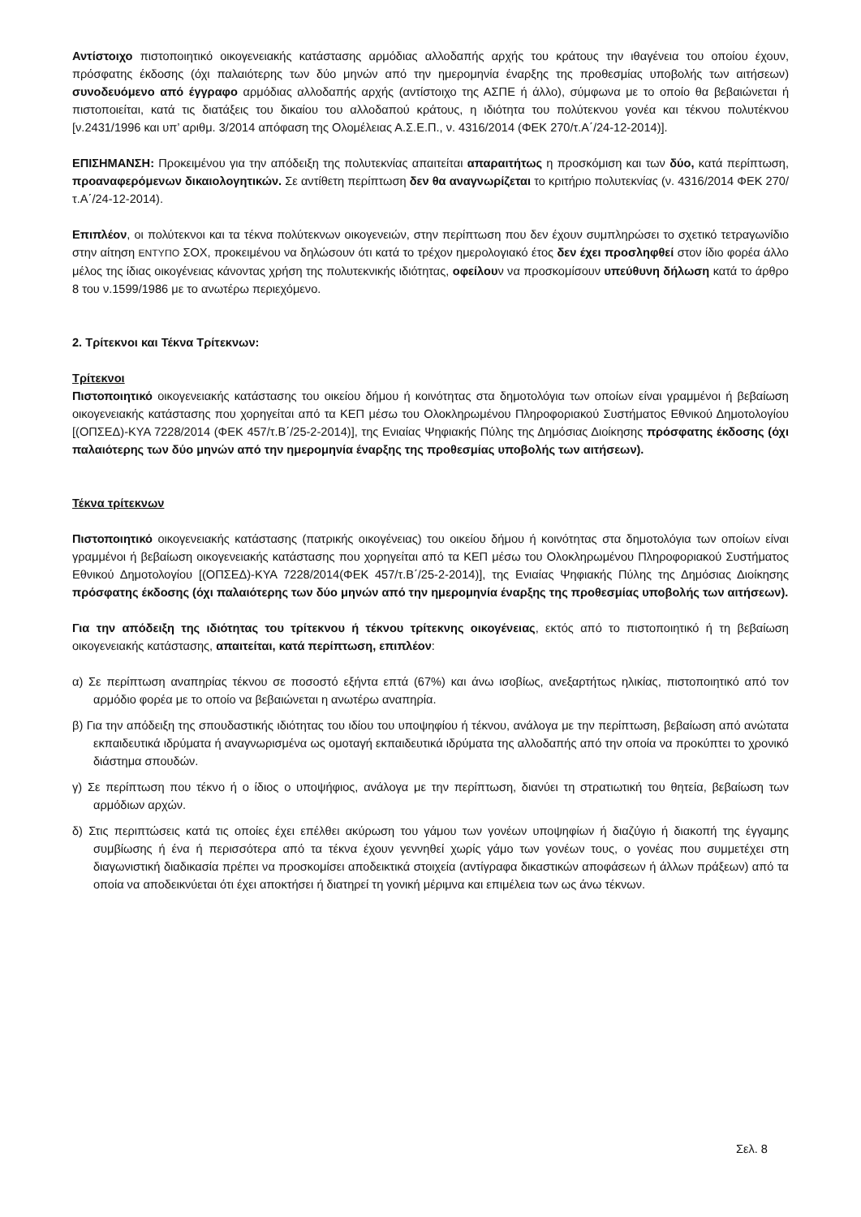Αντίστοιχο πιστοποιητικό οικογενειακής κατάστασης αρμόδιας αλλοδαπής αρχής του κράτους την ιθαγένεια του οποίου έχουν, πρόσφατης έκδοσης (όχι παλαιότερης των δύο μηνών από την ημερομηνία έναρξης της προθεσμίας υποβολής των αιτήσεων) συνοδευόμενο από έγγραφο αρμόδιας αλλοδαπής αρχής (αντίστοιχο της ΑΣΠΕ ή άλλο), σύμφωνα με το οποίο θα βεβαιώνεται ή πιστοποιείται, κατά τις διατάξεις του δικαίου του αλλοδαπού κράτους, η ιδιότητα του πολύτεκνου γονέα και τέκνου πολυτέκνου [ν.2431/1996 και υπ’ αριθμ. 3/2014 απόφαση της Ολομέλειας Α.Σ.Ε.Π., ν. 4316/2014 (ΦΕΚ 270/τ.Α΄/24-12-2014)].
ΕΠΙΣΗΜΑΝΣΗ: Προκειμένου για την απόδειξη της πολυτεκνίας απαιτείται απαραιτήτως η προσκόμιση και των δύο, κατά περίπτωση, προαναφερόμενων δικαιολογητικών. Σε αντίθετη περίπτωση δεν θα αναγνωρίζεται το κριτήριο πολυτεκνίας (ν. 4316/2014 ΦΕΚ 270/τ.Α΄/24-12-2014).
Επιπλέον, οι πολύτεκνοι και τα τέκνα πολύτεκνων οικογενειών, στην περίπτωση που δεν έχουν συμπληρώσει το σχετικό τετραγωνίδιο στην αίτηση ΕΝΤΥΠΟ ΣΟΧ, προκειμένου να δηλώσουν ότι κατά το τρέχον ημερολογιακό έτος δεν έχει προσληφθεί στον ίδιο φορέα άλλο μέλος της ίδιας οικογένειας κάνοντας χρήση της πολυτεκνικής ιδιότητας, οφείλουν να προσκομίσουν υπεύθυνη δήλωση κατά το άρθρο 8 του ν.1599/1986 με το ανωτέρω περιεχόμενο.
2. Τρίτεκνοι και Τέκνα Τρίτεκνων:
Τρίτεκνοι
Πιστοποιητικό οικογενειακής κατάστασης του οικείου δήμου ή κοινότητας στα δημοτολόγια των οποίων είναι γραμμένοι ή βεβαίωση οικογενειακής κατάστασης που χορηγείται από τα ΚΕΠ μέσω του Ολοκληρωμένου Πληροφοριακού Συστήματος Εθνικού Δημοτολογίου [(ΟΠΣΕΔ)-ΚΥΑ 7228/2014 (ΦΕΚ 457/τ.Β΄/25-2-2014)], της Ενιαίας Ψηφιακής Πύλης της Δημόσιας Διοίκησης πρόσφατης έκδοσης (όχι παλαιότερης των δύο μηνών από την ημερομηνία έναρξης της προθεσμίας υποβολής των αιτήσεων).
Τέκνα τρίτεκνων
Πιστοποιητικό οικογενειακής κατάστασης (πατρικής οικογένειας) του οικείου δήμου ή κοινότητας στα δημοτολόγια των οποίων είναι γραμμένοι ή βεβαίωση οικογενειακής κατάστασης που χορηγείται από τα ΚΕΠ μέσω του Ολοκληρωμένου Πληροφοριακού Συστήματος Εθνικού Δημοτολογίου [(ΟΠΣΕΔ)-ΚΥΑ 7228/2014(ΦΕΚ 457/τ.Β΄/25-2-2014)], της Ενιαίας Ψηφιακής Πύλης της Δημόσιας Διοίκησης πρόσφατης έκδοσης (όχι παλαιότερης των δύο μηνών από την ημερομηνία έναρξης της προθεσμίας υποβολής των αιτήσεων).
Για την απόδειξη της ιδιότητας του τρίτεκνου ή τέκνου τρίτεκνης οικογένειας, εκτός από το πιστοποιητικό ή τη βεβαίωση οικογενειακής κατάστασης, απαιτείται, κατά περίπτωση, επιπλέον:
α) Σε περίπτωση αναπηρίας τέκνου σε ποσοστό εξήντα επτά (67%) και άνω ισοβίως, ανεξαρτήτως ηλικίας, πιστοποιητικό από τον αρμόδιο φορέα με το οποίο να βεβαιώνεται η ανωτέρω αναπηρία.
β) Για την απόδειξη της σπουδαστικής ιδιότητας του ιδίου του υποψηφίου ή τέκνου, ανάλογα με την περίπτωση, βεβαίωση από ανώτατα εκπαιδευτικά ιδρύματα ή αναγνωρισμένα ως ομοταγή εκπαιδευτικά ιδρύματα της αλλοδαπής από την οποία να προκύπτει το χρονικό διάστημα σπουδών.
γ) Σε περίπτωση που τέκνο ή ο ίδιος ο υποψήφιος, ανάλογα με την περίπτωση, διανύει τη στρατιωτική του θητεία, βεβαίωση των αρμόδιων αρχών.
δ) Στις περιπτώσεις κατά τις οποίες έχει επέλθει ακύρωση του γάμου των γονέων υποψηφίων ή διαζύγιο ή διακοπή της έγγαμης συμβίωσης ή ένα ή περισσότερα από τα τέκνα έχουν γεννηθεί χωρίς γάμο των γονέων τους, ο γονέας που συμμετέχει στη διαγωνιστική διαδικασία πρέπει να προσκομίσει αποδεικτικά στοιχεία (αντίγραφα δικαστικών αποφάσεων ή άλλων πράξεων) από τα οποία να αποδεικνύεται ότι έχει αποκτήσει ή διατηρεί τη γονική μέριμνα και επιμέλεια των ως άνω τέκνων.
Σελ. 8